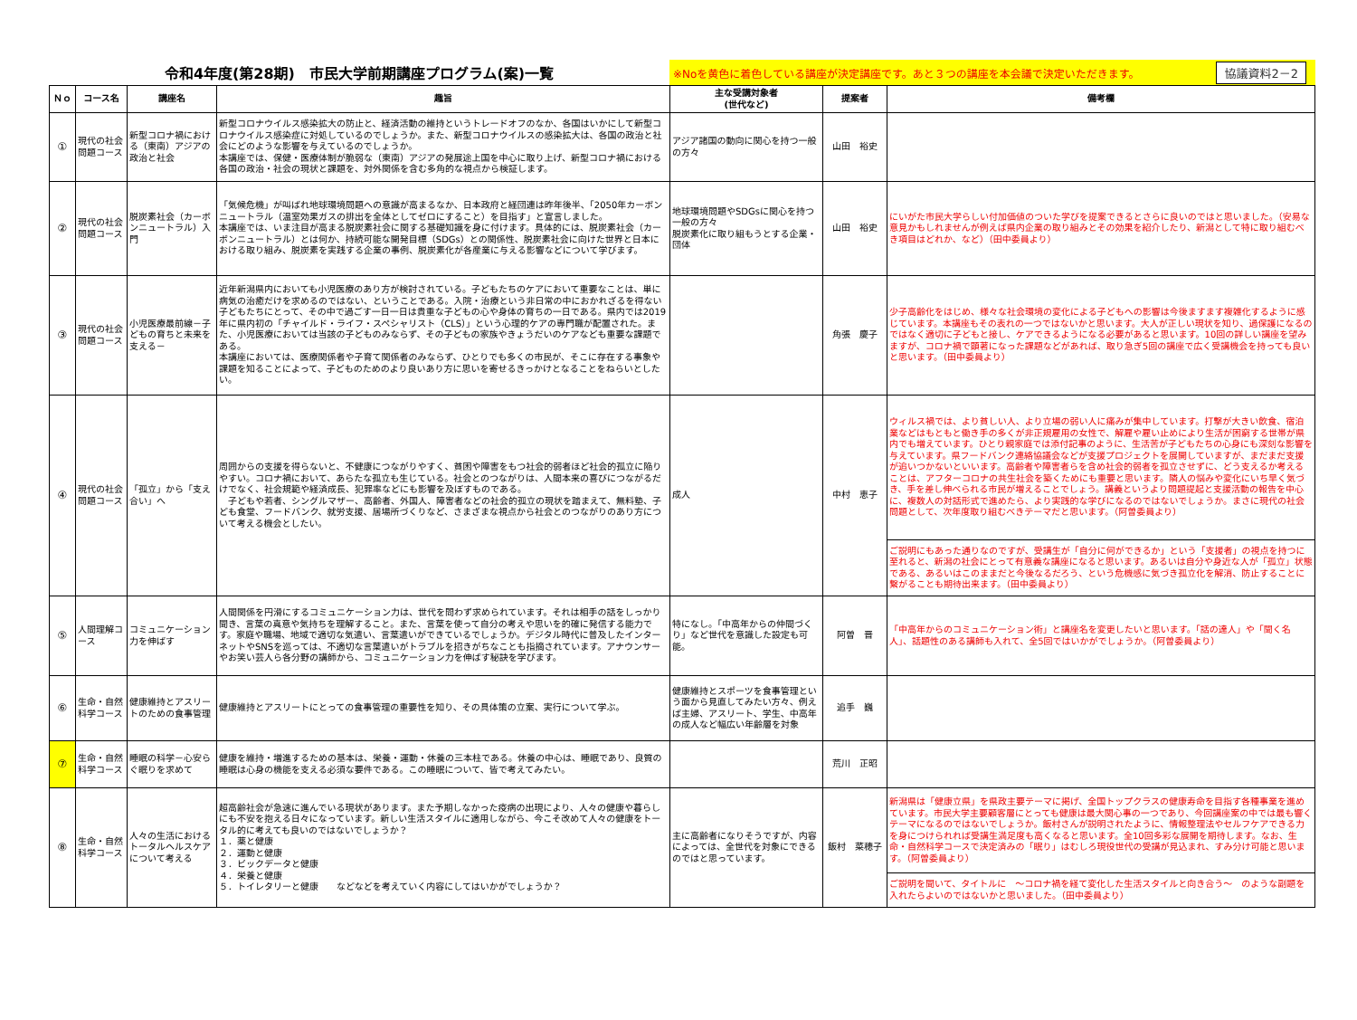令和4年度(第28期)　市民大学前期講座プログラム(案)一覧
※Noを黄色に着色している講座が決定講座です。あと３つの講座を本会議で決定いただきます。 協議資料2－2
| Ｎｏ | コース名 | 講座名 | 趣旨 | 主な受講対象者 (世代など) | 提案者 | 備考欄 |
| --- | --- | --- | --- | --- | --- | --- |
| ① | 現代の社会問題コース | 新型コロナ禍における（東南）アジアの政治と社会 | 新型コロナウイルス感染拡大の防止と、経済活動の維持というトレードオフのなか、各国はいかにして新型コロナウイルス感染症に対処しているのでしょうか。また、新型コロナウイルスの感染拡大は、各国の政治と社会にどのような影響を与えているのでしょうか。 本講座では、保健・医療体制が脆弱な（東南）アジアの発展途上国を中心に取り上げ、新型コロナ禍における各国の政治・社会の現状と課題を、対外関係を含む多角的な視点から検証します。 | アジア諸国の動向に関心を持つ一般の方々 | 山田 裕史 | |
| ② | 現代の社会問題コース | 脱炭素社会（カーボンニュートラル）入門 | 「気候危機」が叫ばれ地球環境問題への意識が高まるなか、日本政府と経団連は昨年後半、「2050年カーボンニュートラル（温室効果ガスの排出を全体としてゼロにすること）を目指す」と宣言しました。 本講座では、いま注目が高まる脱炭素社会に関する基礎知識を身に付けます。具体的には、脱炭素社会（カーボンニュートラル）とは何か、持続可能な開発目標（SDGs）との関係性、脱炭素社会に向けた世界と日本における取り組み、脱炭素を実践する企業の事例、脱炭素化が各産業に与える影響などについて学びます。 | 地球環境問題やSDGsに関心を持つ一般の方々 脱炭素化に取り組もうとする企業・団体 | 山田 裕史 | にいがた市民大学らしい付加価値のついた学びを提案できるとさらに良いのではと思いました。（安易な意見かもしれませんが例えば県内企業の取り組みとその効果を紹介したり、新潟として特に取り組むべき項目はどれか、など）（田中委員より） |
| ③ | 現代の社会問題コース | 小児医療最前線－子どもの育ちと未来を支える－ | 近年新潟県内においても小児医療のあり方が検討されている。子どもたちのケアにおいて重要なことは、単に病気の治癒だけを求めるのではない、ということである。入院・治療という非日常の中におかれざるを得ない子どもたちにとって、その中で過ごす一日一日は貴重な子どもの心や身体の育ちの一日である。県内では2019年に県内初の「チャイルド・ライフ・スペシャリスト（CLS）」という心理的ケアの専門職が配置された。また、小児医療においては当該の子どものみならず、その子どもの家族やきょうだいのケアなども重要な課題である。 本講座においては、医療関係者や子育て関係者のみならず、ひとりでも多くの市民が、そこに存在する事象や課題を知ることによって、子どものためのより良いあり方に思いを寄せるきっかけとなることをねらいとしたい。 | | 角張 慶子 | 少子高齢化をはじめ、様々な社会環境の変化による子どもへの影響は今後ますます複雑化するように感じています。本講座もその表れの一つではないかと思います。大人が正しい現状を知り、過保護になるのではなく適切に子どもと接し、ケアできるようになる必要があると思います。10回の詳しい講座を望みますが、コロナ禍で顕著になった課題などがあれば、取り急ぎ5回の講座で広く受講機会を持っても良いと思います。（田中委員より） |
| ④ | 現代の社会問題コース | 「孤立」から「支え合い」へ | 周囲からの支援を得らないと、不健康につながりやすく、貧困や障害をもつ社会的弱者ほど社会的孤立に陥りやすい。コロナ禍において、あらたな孤立も生じている。社会とのつながりは、人間本来の喜びにつながるだけでなく、社会規範や経済成長、犯罪率などにも影響を及ぼすものである。 子どもや若者、シングルマザー、高齢者、外国人、障害者などの社会的孤立の現状を踏まえて、無料塾、子ども食堂、フードバンク、就労支援、居場所づくりなど、さまざまな視点から社会とのつながりのあり方について考える機会としたい。 | 成人 | 中村 恵子 | ウィルス禍では、より貧しい人、より立場の弱い人に痛みが集中しています。打撃が大きい飲食、宿泊業などはもともと働き手の多くが非正規雇用の女性で、解雇や雇い止めにより生活が困窮する世帯が県内でも増えています。ひとり親家庭では添付記事のように、生活苦が子どもたちの心身にも深刻な影響を与えています。県フードバンク連絡協議会などが支援プロジェクトを展開していますが、まだまだ支援が追いつかないといいます。高齢者や障害者らを含め社会的弱者を孤立させずに、どう支えるか考えることは、アフターコロナの共生社会を築くためにも重要と思います。隣人の悩みや変化にいち早く気づき、手を差し伸べられる市民が増えることでしょう。講義というより問題提起と支援活動の報告を中心に、複数人の対話形式で進めたら、より実践的な学びになるのではないでしょうか。まさに現代の社会問題として、次年度取り組むべきテーマだと思います。（阿曽委員より） |
| | | | | | | ご説明にもあった通りなのですが、受講生が「自分に何ができるか」という「支援者」の視点を持つに至れると、新潟の社会にとって有意義な講座になると思います。あるいは自分や身近な人が「孤立」状態である、あるいはこのままだと今後なるだろう、という危機感に気づき孤立化を解消、防止することに繋がることも期待出来ます。（田中委員より） |
| ⑤ | 人間理解コース | コミュニケーション力を伸ばす | 人間関係を円滑にするコミュニケーション力は、世代を問わず求められています。それは相手の話をしっかり聞き、言葉の真意や気持ちを理解すること。また、言葉を使って自分の考えや思いを的確に発信する能力です。家庭や職場、地域で適切な気遣い、言葉遣いができているでしょうか。デジタル時代に普及したインターネットやSNSを巡っては、不適切な言葉遣いがトラブルを招きがちなことも指摘されています。アナウンサーやお笑い芸人ら各分野の講師から、コミュニケーション力を伸ばす秘訣を学びます。 | 特になし。「中高年からの仲間づくり」など世代を意識した設定も可能。 | 阿曽 晋 | 「中高年からのコミュニケーション術」と講座名を変更したいと思います。「話の達人」や「聞く名人」、話題性のある講師も入れて、全5回ではいかがでしょうか。（阿曽委員より） |
| ⑥ | 生命・自然科学コース | 健康維持とアスリートのための食事管理 | 健康維持とアスリートにとっての食事管理の重要性を知り、その具体策の立案、実行について学ぶ。 | 健康維持とスポーツを食事管理という面から見直してみたい方々、例えば主婦、アスリート、学生、中高年の成人など幅広い年齢層を対象 | 追手 巍 | |
| ⑦ | 生命・自然科学コース | 睡眠の科学－心安らぐ眠りを求めて | 健康を維持・増進するための基本は、栄養・運動・休養の三本柱である。休養の中心は、睡眠であり、良質の睡眠は心身の機能を支える必須な要件である。この睡眠について、皆で考えてみたい。 | | 荒川 正昭 | |
| ⑧ | 生命・自然科学コース | 人々の生活におけるトータルヘルスケアについて考える | 超高齢社会が急速に進んでいる現状があります。また予期しなかった疫病の出現により、人々の健康や暮らしにも不安を抱える日々になっています。新しい生活スタイルに適用しながら、今こそ改めて人々の健康をトータル的に考えても良いのではないでしょうか？ １．薬と健康 ２．運動と健康 ３．ビックデータと健康 ４．栄養と健康 ５．トイレタリーと健康 などなどを考えていく内容にしてはいかがでしょうか？ | 主に高齢者になりそうですが、内容によっては、全世代を対象にできるのではと思っています。 | 飯村 菜穂子 | 新潟県は「健康立県」を県政主要テーマに掲げ、全国トップクラスの健康寿命を目指す各種事業を進めています。市民大学主要顧客層にとっても健康は最大関心事の一つであり、今回講座案の中では最も響くテーマになるのではないでしょうか。飯村さんが説明されたように、情報整理法やセルフケアできる力を身につけられれば受講生満足度も高くなると思います。全10回多彩な展開を期待します。なお、生命・自然科学コースで決定済みの「眠り」はむしろ現役世代の受講が見込まれ、すみ分け可能と思います。（阿曽委員より） |
| | | | | | | ご説明を聞いて、タイトルに ～コロナ禍を経て変化した生活スタイルと向き合う～ のような副題を入れたらよいのではないかと思いました。（田中委員より） |